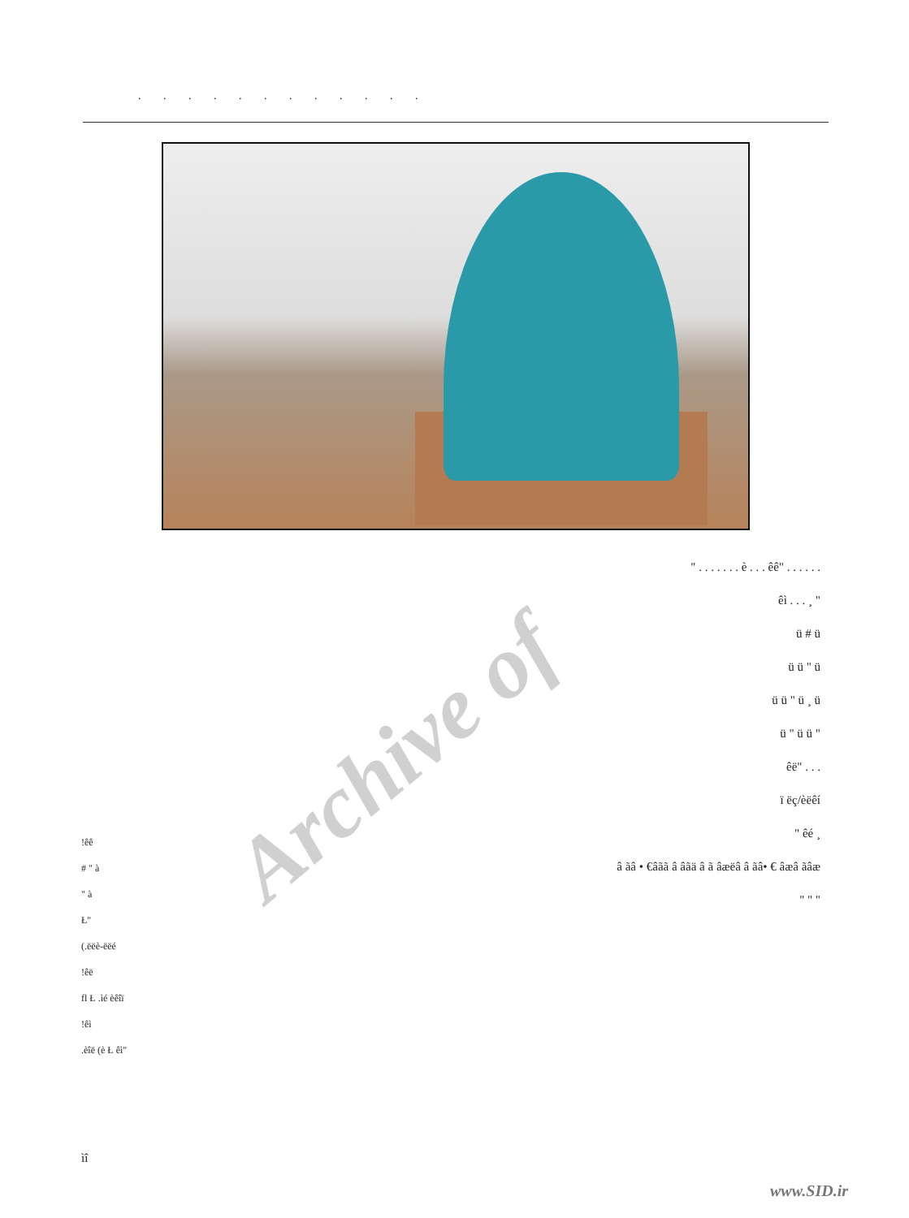. . . . . . . . . . . .
Archive of
" . . . . . . . è . . . êê" . . . . . .
êì . . . ¸ "
ü # ü
ü ü " ü
ü ü " ü ¸ ü
ü " ü ü "
êë" . . .
ï ëç/èëêí
" êé ¸
â ãâ • €âãã â âãä â ã âæëâ â ãâ• € âæâ ãâæ
" " "
!êê
# " à
" à
Ł"
(.ëëè-ëëé
!êë
fl Ł .ìé èêîï
!êì
.èîë (è Ł êì"
ìî
www.SID.ir